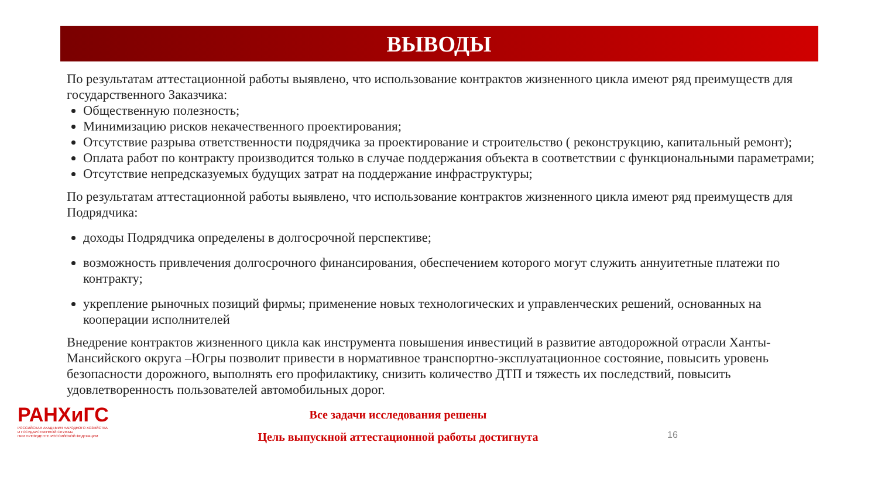ВЫВОДЫ
По результатам аттестационной работы выявлено, что использование контрактов жизненного цикла имеют ряд преимуществ для государственного Заказчика:
Общественную полезность;
Минимизацию рисков некачественного проектирования;
Отсутствие разрыва ответственности подрядчика за проектирование и строительство ( реконструкцию, капитальный ремонт);
Оплата работ по контракту производится только в случае поддержания объекта в соответствии с функциональными параметрами;
Отсутствие непредсказуемых будущих затрат на поддержание инфраструктуры;
По результатам аттестационной работы выявлено, что использование контрактов жизненного цикла имеют ряд преимуществ для Подрядчика:
доходы Подрядчика определены в долгосрочной перспективе;
возможность привлечения долгосрочного финансирования, обеспечением которого могут служить аннуитетные платежи по контракту;
укрепление рыночных позиций фирмы; применение новых технологических и управленческих решений, основанных на кооперации исполнителей
Внедрение контрактов жизненного цикла как инструмента повышения инвестиций в развитие автодорожной отрасли Ханты-Мансийского округа –Югры позволит привести в нормативное транспортно-эксплуатационное состояние, повысить уровень безопасности дорожного, выполнять его профилактику, снизить количество ДТП и тяжесть их последствий, повысить удовлетворенность пользователей автомобильных дорог.
РАНХиГС
РОССИЙСКАЯ АКАДЕМИЯ НАРОДНОГО ХОЗЯЙСТВА
И ГОСУДАРСТВЕННОЙ СЛУЖБЫ
ПРИ ПРЕЗИДЕНТЕ РОССИЙСКОЙ ФЕДЕРАЦИИ
Все задачи исследования решены
Цель выпускной аттестационной работы достигнута
16